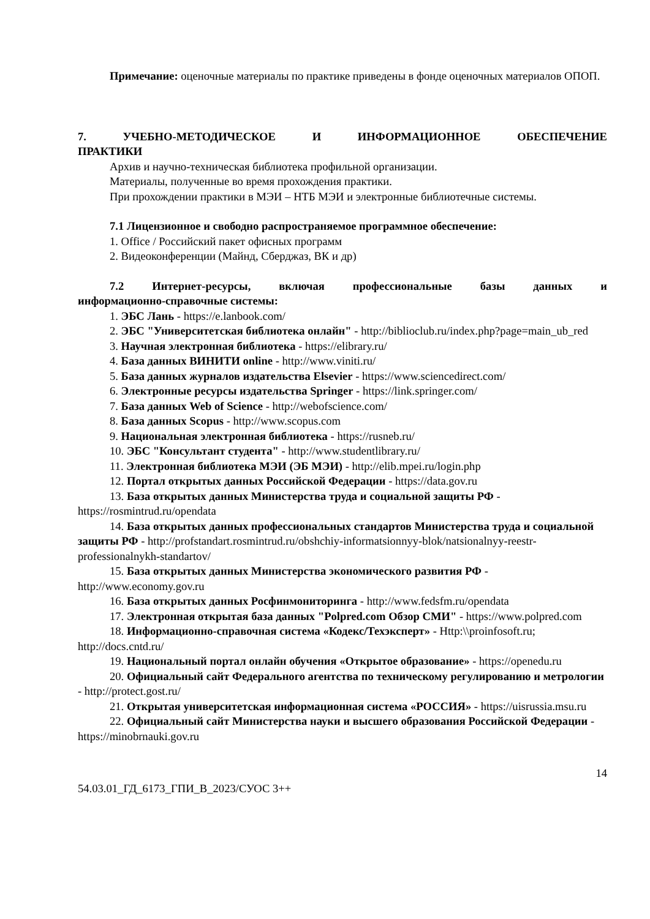Примечание: оценочные материалы по практике приведены в фонде оценочных материалов ОПОП.
7. УЧЕБНО-МЕТОДИЧЕСКОЕ И ИНФОРМАЦИОННОЕ ОБЕСПЕЧЕНИЕ
ПРАКТИКИ
Архив и научно-техническая библиотека профильной организации.
Материалы, полученные во время прохождения практики.
При прохождении практики в МЭИ – НТБ МЭИ и электронные библиотечные системы.
7.1 Лицензионное и свободно распространяемое программное обеспечение:
1. Office / Российский пакет офисных программ
2. Видеоконференции (Майнд, Сберджаз, ВК и др)
7.2 Интернет-ресурсы, включая профессиональные базы данных и
информационно-справочные системы:
1. ЭБС Лань - https://e.lanbook.com/
2. ЭБС "Университетская библиотека онлайн" - http://biblioclub.ru/index.php?page=main_ub_red
3. Научная электронная библиотека - https://elibrary.ru/
4. База данных ВИНИТИ online - http://www.viniti.ru/
5. База данных журналов издательства Elsevier - https://www.sciencedirect.com/
6. Электронные ресурсы издательства Springer - https://link.springer.com/
7. База данных Web of Science - http://webofscience.com/
8. База данных Scopus - http://www.scopus.com
9. Национальная электронная библиотека - https://rusneb.ru/
10. ЭБС "Консультант студента" - http://www.studentlibrary.ru/
11. Электронная библиотека МЭИ (ЭБ МЭИ) - http://elib.mpei.ru/login.php
12. Портал открытых данных Российской Федерации - https://data.gov.ru
13. База открытых данных Министерства труда и социальной защиты РФ - https://rosmintrud.ru/opendata
14. База открытых данных профессиональных стандартов Министерства труда и социальной защиты РФ - http://profstandart.rosmintrud.ru/obshchiy-informatsionnyy-blok/natsionalnyy-reestr-professionalnykh-standartov/
15. База открытых данных Министерства экономического развития РФ - http://www.economy.gov.ru
16. База открытых данных Росфинмониторинга - http://www.fedsfm.ru/opendata
17. Электронная открытая база данных "Polpred.com Обзор СМИ" - https://www.polpred.com
18. Информационно-справочная система «Кодекс/Техэксперт» - Http:\\proinfosoft.ru; http://docs.cntd.ru/
19. Национальный портал онлайн обучения «Открытое образование» - https://openedu.ru
20. Официальный сайт Федерального агентства по техническому регулированию и метрологии - http://protect.gost.ru/
21. Открытая университетская информационная система «РОССИЯ» - https://uisrussia.msu.ru
22. Официальный сайт Министерства науки и высшего образования Российской Федерации - https://minobrnauki.gov.ru
14
54.03.01_ГД_6173_ГПИ_В_2023/СУОС 3++